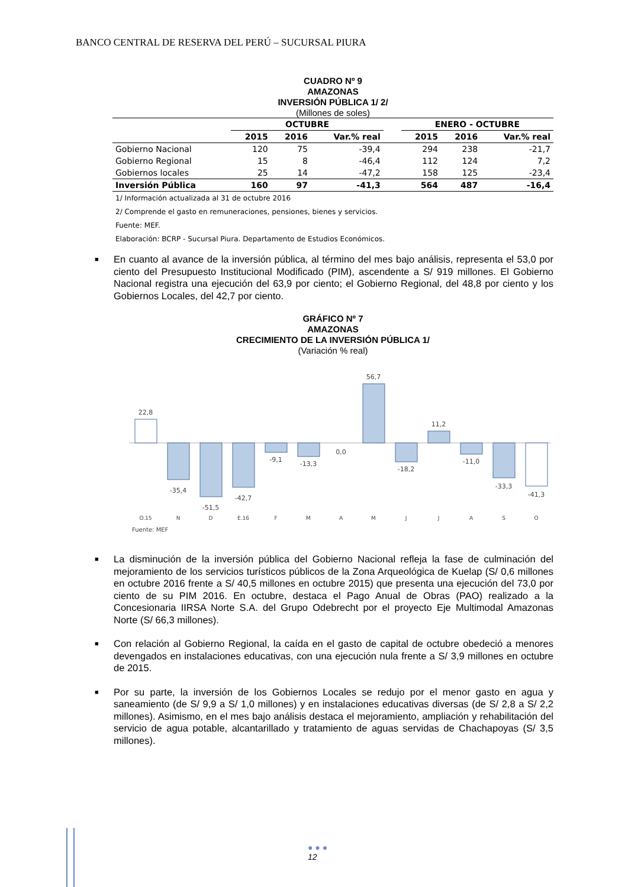BANCO CENTRAL DE RESERVA DEL PERÚ – SUCURSAL PIURA
CUADRO Nº 9
AMAZONAS
INVERSIÓN PÚBLICA 1/ 2/
(Millones de soles)
| | OCTUBRE | | | | ENERO - OCTUBRE | | |
| --- | --- | --- | --- | --- | --- | --- | --- |
| | 2015 | 2016 | Var.% real | | 2015 | 2016 | Var.% real |
| Gobierno Nacional | 120 | 75 | -39,4 | | 294 | 238 | -21,7 |
| Gobierno Regional | 15 | 8 | -46,4 | | 112 | 124 | 7,2 |
| Gobiernos locales | 25 | 14 | -47,2 | | 158 | 125 | -23,4 |
| Inversión Pública | 160 | 97 | -41,3 | | 564 | 487 | -16,4 |
1/ Información actualizada al 31 de octubre 2016
2/ Comprende el gasto en remuneraciones, pensiones, bienes y servicios.
Fuente: MEF.
Elaboración: BCRP - Sucursal Piura. Departamento de Estudios Económicos.
■ En cuanto al avance de la inversión pública, al término del mes bajo análisis, representa el 53,0 por ciento del Presupuesto Institucional Modificado (PIM), ascendente a S/ 919 millones. El Gobierno Nacional registra una ejecución del 63,9 por ciento; el Gobierno Regional, del 48,8 por ciento y los Gobiernos Locales, del 42,7 por ciento.
GRÁFICO Nº 7
AMAZONAS
CRECIMIENTO DE LA INVERSIÓN PÚBLICA 1/
(Variación % real)
22,8
-35,4
-51,5
-42,7
-9,1
-13,3
0,0
56,7
-18,2
11,2
-11,0
-33,3
-41,3
O.15
N
D
E.16
F
M
A
M
J
J
A
S
O
Fuente: MEF
■ La disminución de la inversión pública del Gobierno Nacional refleja la fase de culminación del mejoramiento de los servicios turísticos públicos de la Zona Arqueológica de Kuelap (S/ 0,6 millones en octubre 2016 frente a S/ 40,5 millones en octubre 2015) que presenta una ejecución del 73,0 por ciento de su PIM 2016. En octubre, destaca el Pago Anual de Obras (PAO) realizado a la Concesionaria IIRSA Norte S.A. del Grupo Odebrecht por el proyecto Eje Multimodal Amazonas Norte (S/ 66,3 millones).
■ Con relación al Gobierno Regional, la caída en el gasto de capital de octubre obedeció a menores devengados en instalaciones educativas, con una ejecución nula frente a S/ 3,9 millones en octubre de 2015.
■ Por su parte, la inversión de los Gobiernos Locales se redujo por el menor gasto en agua y saneamiento (de S/ 9,9 a S/ 1,0 millones) y en instalaciones educativas diversas (de S/ 2,8 a S/ 2,2 millones). Asimismo, en el mes bajo análisis destaca el mejoramiento, ampliación y rehabilitación del servicio de agua potable, alcantarillado y tratamiento de aguas servidas de Chachapoyas (S/ 3,5 millones).
● ● ●
12